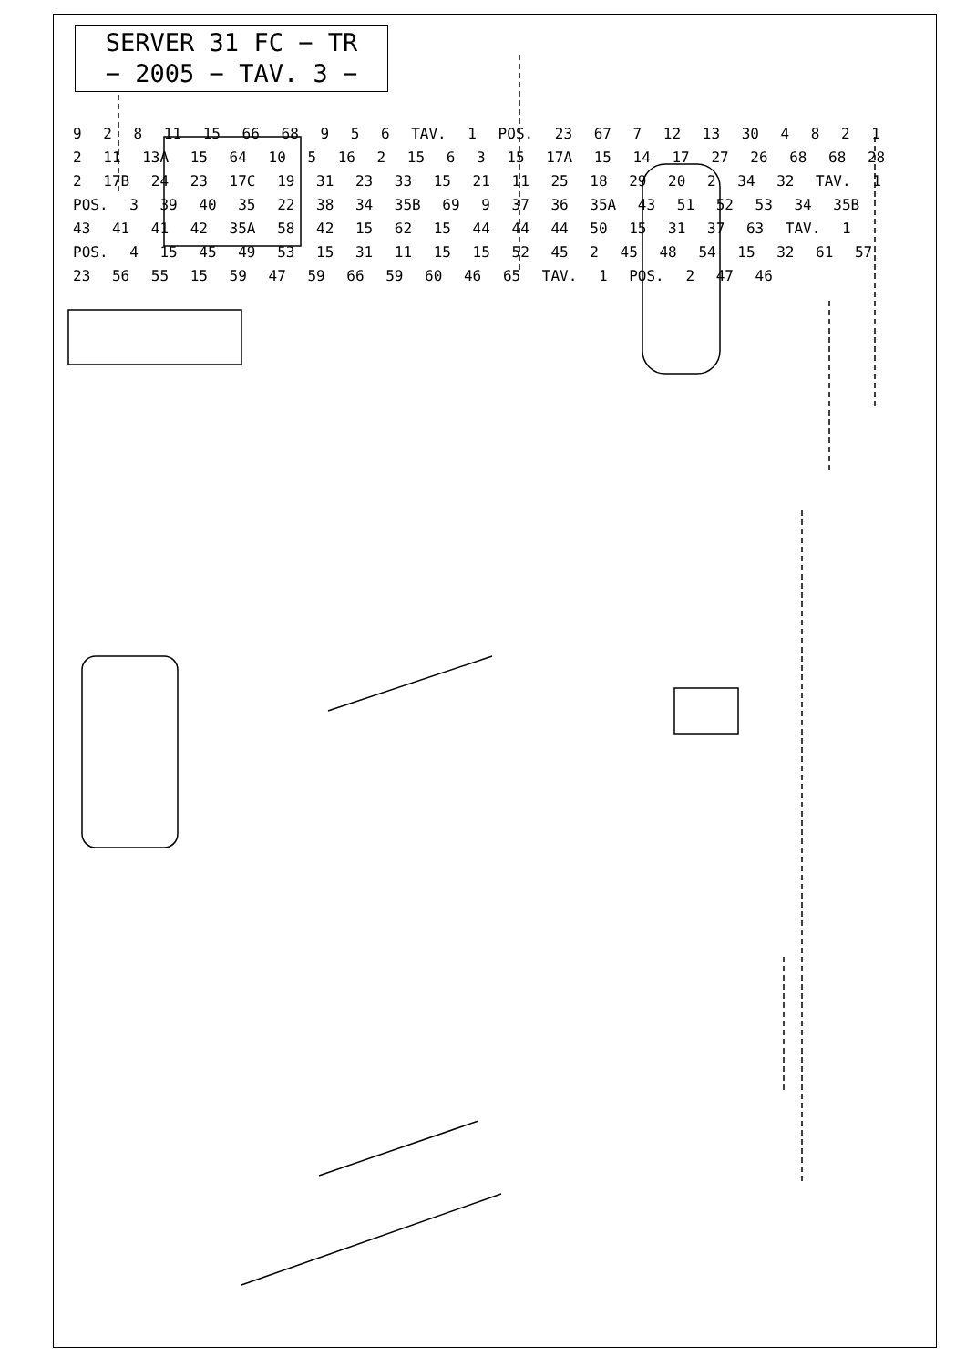SERVER 31 FC − TR
− 2005 − TAV. 3 −
9 2 8 11 15 66 68 9 5 6 TAV. 1 POS. 23 67 7 12 13 30 4 8 2 1 2 11 13A 15 64 10 5 16 2 15 6 3 15 17A 15 14 17 27 26 68 68 28 2 17B 24 23 17C 19 31 23 33 15 21 11 25 18 29 20 2 34 32 TAV. 1 POS. 3 39 40 35 22 38 34 35B 69 9 37 36 35A 43 51 52 53 34 35B 43 41 41 42 35A 58 42 15 62 15 44 44 44 50 15 31 37 63 TAV. 1 POS. 4 15 45 49 53 15 31 11 15 15 52 45 2 45 48 54 15 32 61 57 23 56 55 15 59 47 59 66 59 60 46 65 TAV. 1 POS. 2 47 46